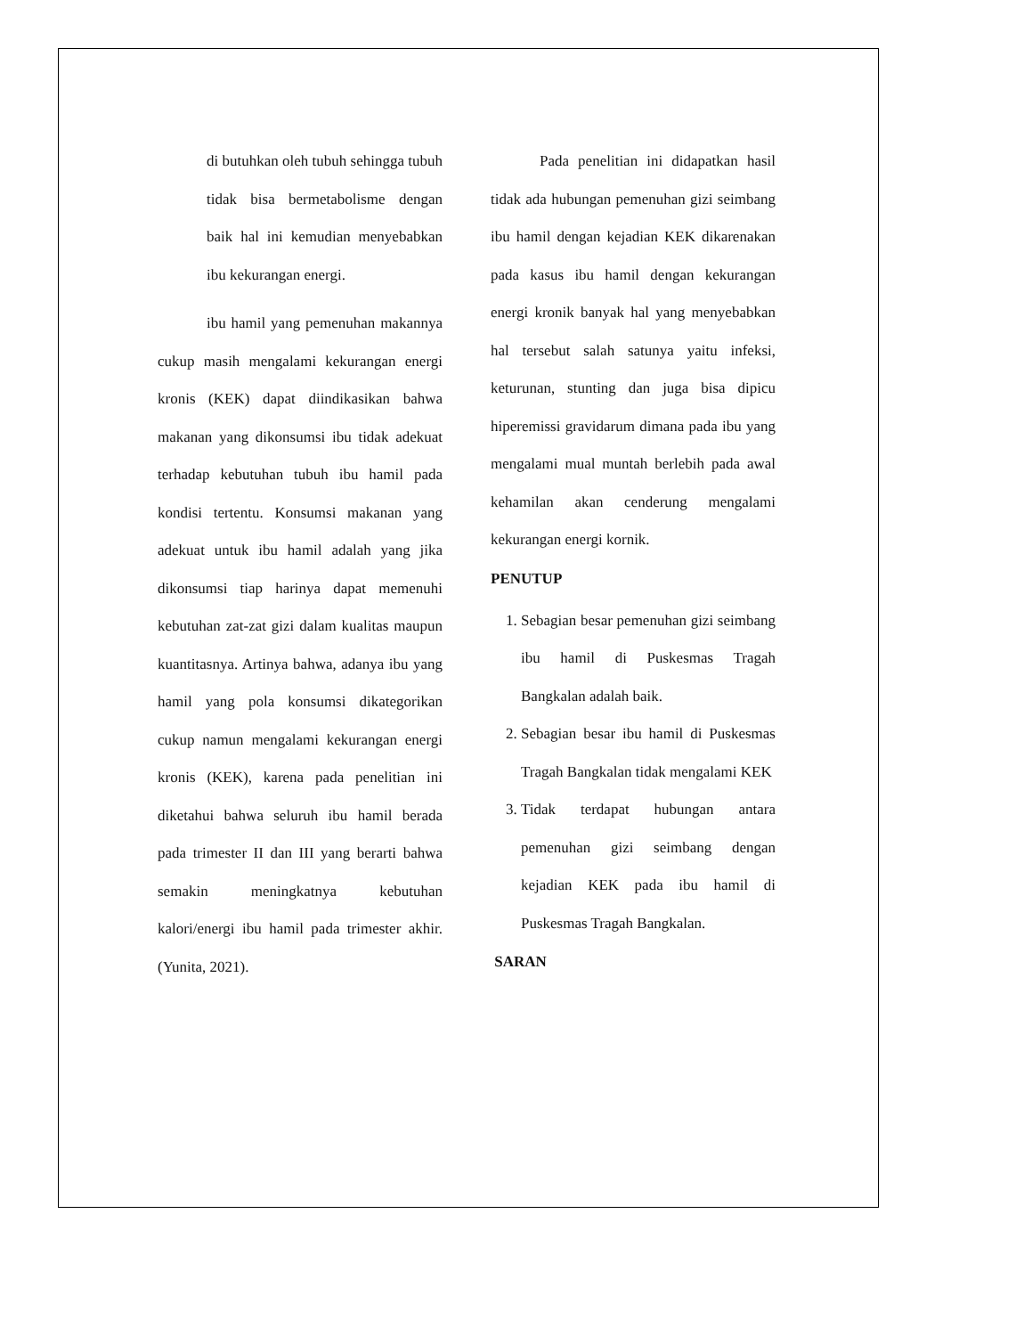di butuhkan oleh tubuh sehingga tubuh tidak bisa bermetabolisme dengan baik hal ini kemudian menyebabkan ibu kekurangan energi.
ibu hamil yang pemenuhan makannya cukup masih mengalami kekurangan energi kronis (KEK) dapat diindikasikan bahwa makanan yang dikonsumsi ibu tidak adekuat terhadap kebutuhan tubuh ibu hamil pada kondisi tertentu. Konsumsi makanan yang adekuat untuk ibu hamil adalah yang jika dikonsumsi tiap harinya dapat memenuhi kebutuhan zat-zat gizi dalam kualitas maupun kuantitasnya. Artinya bahwa, adanya ibu yang hamil yang pola konsumsi dikategorikan cukup namun mengalami kekurangan energi kronis (KEK), karena pada penelitian ini diketahui bahwa seluruh ibu hamil berada pada trimester II dan III yang berarti bahwa semakin meningkatnya kebutuhan kalori/energi ibu hamil pada trimester akhir. (Yunita, 2021).
Pada penelitian ini didapatkan hasil tidak ada hubungan pemenuhan gizi seimbang ibu hamil dengan kejadian KEK dikarenakan pada kasus ibu hamil dengan kekurangan energi kronik banyak hal yang menyebabkan hal tersebut salah satunya yaitu infeksi, keturunan, stunting dan juga bisa dipicu hiperemissi gravidarum dimana pada ibu yang mengalami mual muntah berlebih pada awal kehamilan akan cenderung mengalami kekurangan energi kornik.
PENUTUP
1. Sebagian besar pemenuhan gizi seimbang ibu hamil di Puskesmas Tragah Bangkalan adalah baik.
2. Sebagian besar ibu hamil di Puskesmas Tragah Bangkalan tidak mengalami KEK
3. Tidak terdapat hubungan antara pemenuhan gizi seimbang dengan kejadian KEK pada ibu hamil di Puskesmas Tragah Bangkalan.
SARAN